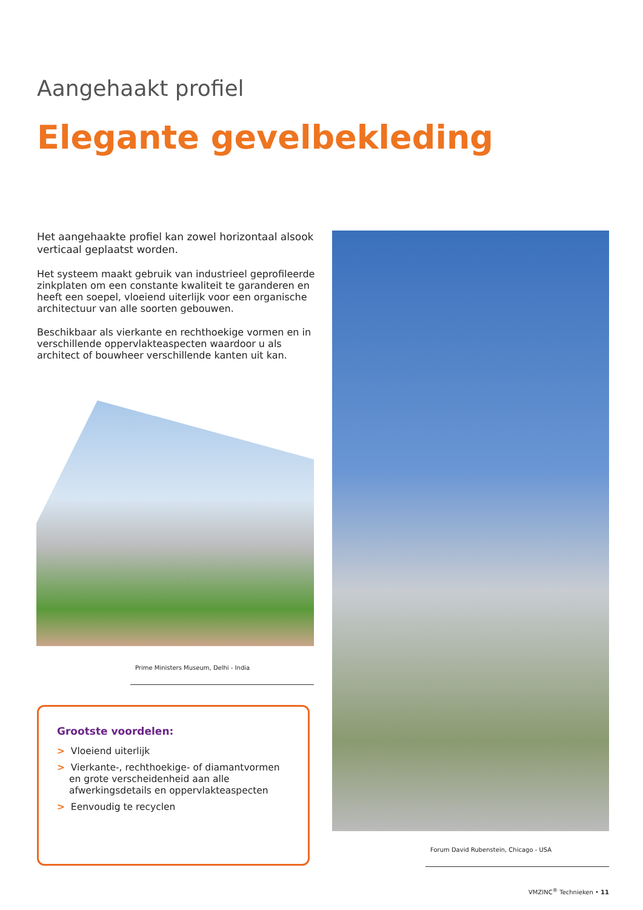Aangehaakt profiel
Elegante gevelbekleding
Het aangehaakte profiel kan zowel horizontaal alsook verticaal geplaatst worden.
Het systeem maakt gebruik van industrieel geprofileerde zinkplaten om een constante kwaliteit te garanderen en heeft een soepel, vloeiend uiterlijk voor een organische architectuur van alle soorten gebouwen.
Beschikbaar als vierkante en rechthoekige vormen en in verschillende oppervlakteaspecten waardoor u als architect of bouwheer verschillende kanten uit kan.
Prime Ministers Museum, Delhi - India
Grootste voordelen:
> Vloeiend uiterlijk
> Vierkante-, rechthoekige- of diamantvormen en grote verscheidenheid aan alle afwerkingsdetails en oppervlakteaspecten
> Eenvoudig te recyclen
Forum David Rubenstein, Chicago - USA
VMZINC<sup>®</sup> Technieken • 11